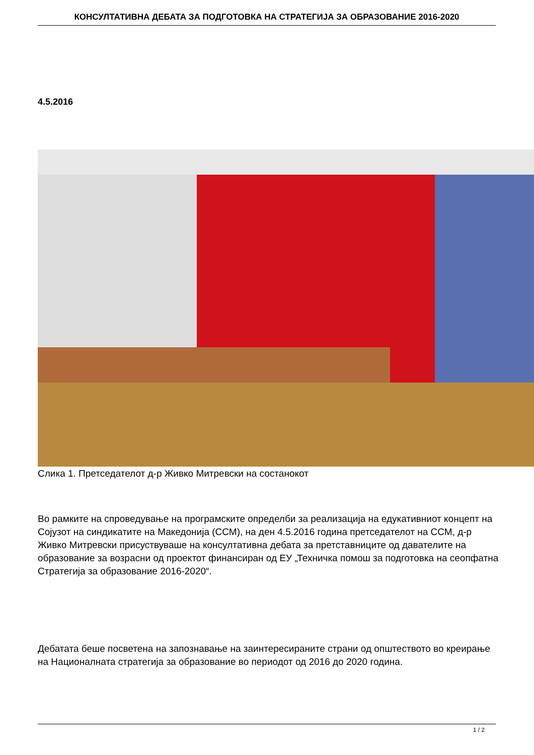КОНСУЛТАТИВНА ДЕБАТА ЗА ПОДГОТОВКА НА СТРАТЕГИЈА ЗА ОБРАЗОВАНИЕ 2016-2020
4.5.2016
Слика 1. Претседателот д-р Живко Митревски на состанокот
Во рамките на спроведување на програмските определби за реализација на едукативниот концепт на Сојузот на синдикатите на Македонија (ССМ), на ден 4.5.2016 година претседателот на ССМ, д-р Живко Митревски присуствуваше на консултативна дебата за претставниците од давателите на образование за возрасни од проектот финансиран од ЕУ „Техничка помош за подготовка на сеопфатна Стратегија за образование 2016-2020“.
Дебатата беше посветена на запознавање на заинтересираните страни од општеството во креирање на Националната стратегија за образование во периодот од 2016 до 2020 година.
1 / 2